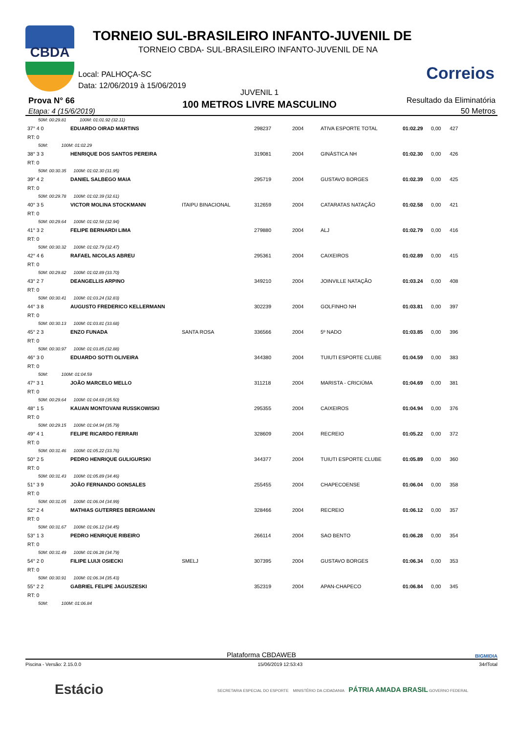CBDA
TORNEIO SUL-BRASILEIRO INFANTO-JUVENIL DE
TORNEIO CBDA- SUL-BRASILEIRO INFANTO-JUVENIL DE NA
Correios
Local: PALHOÇA-SC
Data: 12/06/2019 à 15/06/2019
JUVENIL 1
100 METROS LIVRE MASCULINO
Prova N° 66
Etapa: 4 (15/6/2019)
Resultado da Eliminatória
50 Metros
| 50M: 00:29.81 100M: 01:01.92 (32.11) | | | | | | | |
| 37° 4 0 | EDUARDO OIRAD MARTINS | | 298237 | 2004 | ATIVA ESPORTE TOTAL | 01:02.29 | 0,00 427 |
| RT: 0 | | | | | | | |
| 50M: 100M: 01:02.29 | | | | | | | |
| 38° 3 3 | HENRIQUE DOS SANTOS PEREIRA | | 319081 | 2004 | GINÁSTICA NH | 01:02.30 | 0,00 426 |
| RT: 0 | | | | | | | |
| 50M: 00:30.35 100M: 01:02.30 (31.95) | | | | | | | |
| 39° 4 2 | DANIEL SALBEGO MAIA | | 295719 | 2004 | GUSTAVO BORGES | 01:02.39 | 0,00 425 |
| RT: 0 | | | | | | | |
| 50M: 00:29.78 100M: 01:02.39 (32.61) | | | | | | | |
| 40° 3 5 | VICTOR MOLINA STOCKMANN | ITAIPU BINACIONAL | 312659 | 2004 | CATARATAS NATAÇÃO | 01:02.58 | 0,00 421 |
| RT: 0 | | | | | | | |
| 50M: 00:29.64 100M: 01:02.58 (32.94) | | | | | | | |
| 41° 3 2 | FELIPE BERNARDI LIMA | | 279880 | 2004 | ALJ | 01:02.79 | 0,00 416 |
| RT: 0 | | | | | | | |
| 50M: 00:30.32 100M: 01:02.79 (32.47) | | | | | | | |
| 42° 4 6 | RAFAEL NICOLAS ABREU | | 295361 | 2004 | CAIXEIROS | 01:02.89 | 0,00 415 |
| RT: 0 | | | | | | | |
| 50M: 00:29.82 100M: 01:02.89 (33.70) | | | | | | | |
| 43° 2 7 | DEANGELLIS ARPINO | | 349210 | 2004 | JOINVILLE NATAÇÃO | 01:03.24 | 0,00 408 |
| RT: 0 | | | | | | | |
| 50M: 00:30.41 100M: 01:03.24 (32.83) | | | | | | | |
| 44° 3 8 | AUGUSTO FREDERICO KELLERMANN | | 302239 | 2004 | GOLFINHO NH | 01:03.81 | 0,00 397 |
| RT: 0 | | | | | | | |
| 50M: 00:30.13 100M: 01:03.81 (33.68) | | | | | | | |
| 45° 2 3 | ENZO FUNADA | SANTA ROSA | 336566 | 2004 | 5º NADO | 01:03.85 | 0,00 396 |
| RT: 0 | | | | | | | |
| 50M: 00:30.97 100M: 01:03.85 (32.88) | | | | | | | |
| 46° 3 0 | EDUARDO SOTTI OLIVEIRA | | 344380 | 2004 | TUIUTI ESPORTE CLUBE | 01:04.59 | 0,00 383 |
| RT: 0 | | | | | | | |
| 50M: 100M: 01:04.59 | | | | | | | |
| 47° 3 1 | JOÃO MARCELO MELLO | | 311218 | 2004 | MARISTA - CRICIÚMA | 01:04.69 | 0,00 381 |
| RT: 0 | | | | | | | |
| 50M: 00:29.64 100M: 01:04.69 (35.50) | | | | | | | |
| 48° 1 5 | KAUAN MONTOVANI RUSSKOWISKI | | 295355 | 2004 | CAIXEIROS | 01:04.94 | 0,00 376 |
| RT: 0 | | | | | | | |
| 50M: 00:29.15 100M: 01:04.94 (35.79) | | | | | | | |
| 49° 4 1 | FELIPE RICARDO FERRARI | | 328609 | 2004 | RECREIO | 01:05.22 | 0,00 372 |
| RT: 0 | | | | | | | |
| 50M: 00:31.46 100M: 01:05.22 (33.76) | | | | | | | |
| 50° 2 5 | PEDRO HENRIQUE GULIGURSKI | | 344377 | 2004 | TUIUTI ESPORTE CLUBE | 01:05.89 | 0,00 360 |
| RT: 0 | | | | | | | |
| 50M: 00:31.43 100M: 01:05.89 (34.46) | | | | | | | |
| 51° 3 9 | JOÃO FERNANDO GONSALES | | 255455 | 2004 | CHAPECOENSE | 01:06.04 | 0,00 358 |
| RT: 0 | | | | | | | |
| 50M: 00:31.05 100M: 01:06.04 (34.99) | | | | | | | |
| 52° 2 4 | MATHIAS GUTERRES BERGMANN | | 328466 | 2004 | RECREIO | 01:06.12 | 0,00 357 |
| RT: 0 | | | | | | | |
| 50M: 00:31.67 100M: 01:06.12 (34.45) | | | | | | | |
| 53° 1 3 | PEDRO HENRIQUE RIBEIRO | | 266114 | 2004 | SAO BENTO | 01:06.28 | 0,00 354 |
| RT: 0 | | | | | | | |
| 50M: 00:31.49 100M: 01:06.28 (34.79) | | | | | | | |
| 54° 2 0 | FILIPE LUIJI OSIECKI | SMELJ | 307395 | 2004 | GUSTAVO BORGES | 01:06.34 | 0,00 353 |
| RT: 0 | | | | | | | |
| 50M: 00:30.91 100M: 01:06.34 (35.43) | | | | | | | |
| 55° 2 2 | GABRIEL FELIPE JAGUSZESKI | | 352319 | 2004 | APAN-CHAPECO | 01:06.84 | 0,00 345 |
| RT: 0 | | | | | | | |
| 50M: 100M: 01:06.84 | | | | | | | |
Plataforma CBDAWEB BIGMIDIA
Piscina - Versão: 2.15.0.0 15/06/2019 12:53:43 34rlTotal
Estácio SECRETARIA ESPECIAL DO ESPORTE MINISTÉRIO DA CIDADANIA PÁTRIA AMADA BRASIL GOVERNO FEDERAL